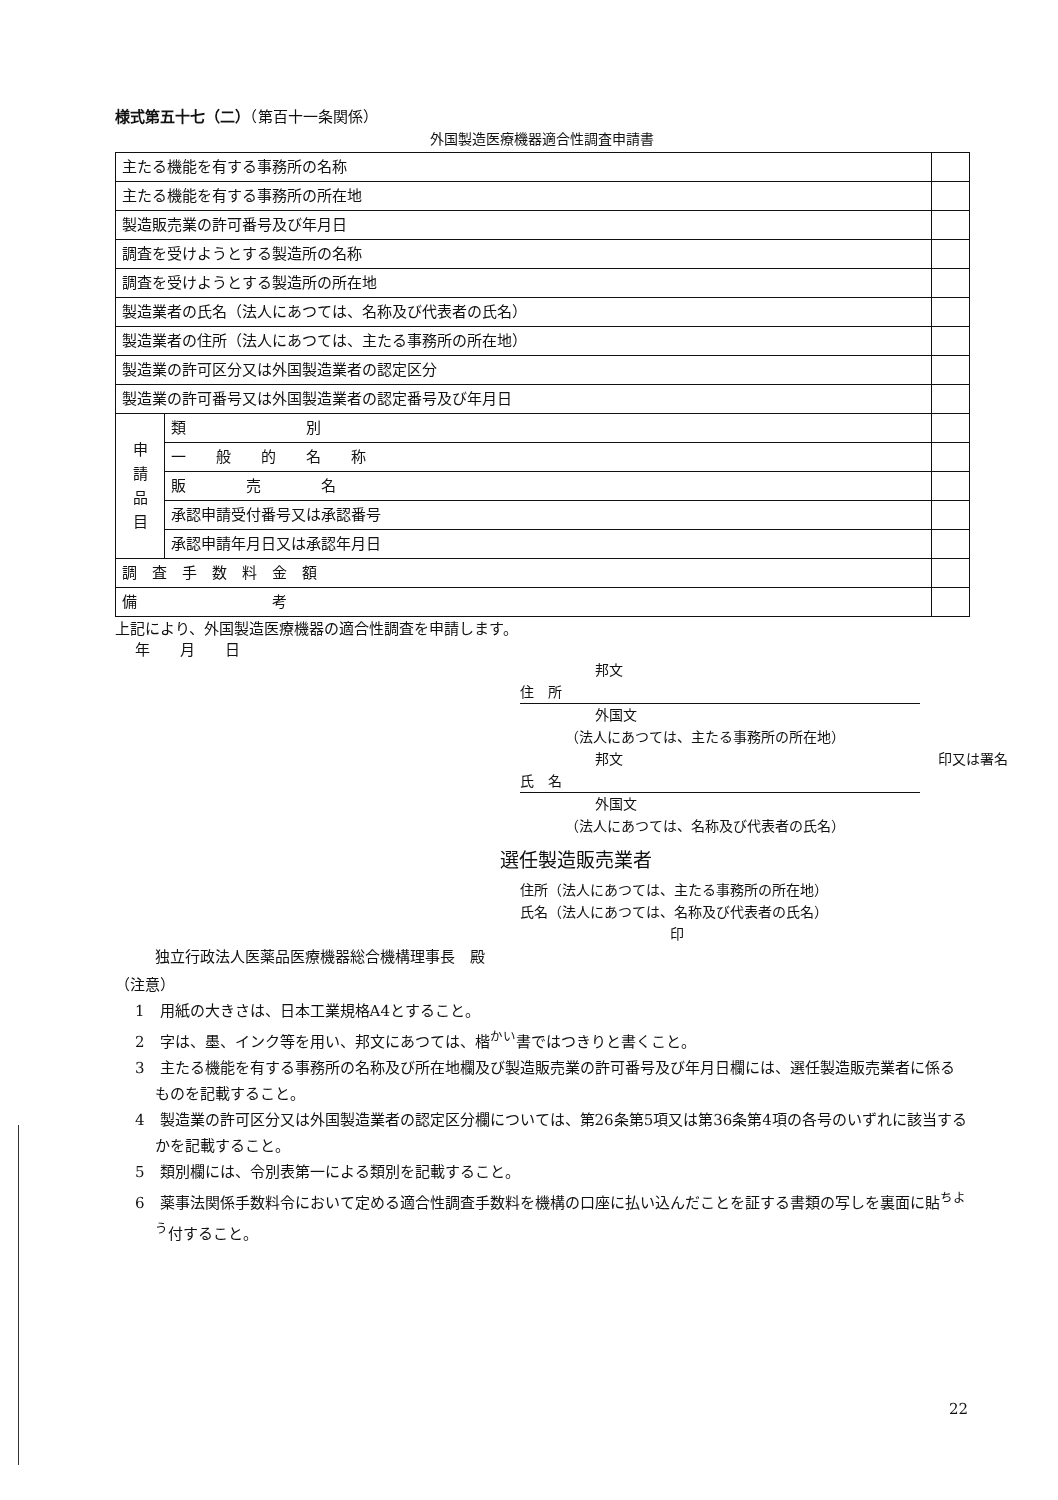様式第五十七（二）（第百十一条関係）
外国製造医療機器適合性調査申請書
| 主たる機能を有する事務所の名称 | | |
| 主たる機能を有する事務所の所在地 | | |
| 製造販売業の許可番号及び年月日 | | |
| 調査を受けようとする製造所の名称 | | |
| 調査を受けようとする製造所の所在地 | | |
| 製造業者の氏名（法人にあつては、名称及び代表者の氏名） | | |
| 製造業者の住所（法人にあつては、主たる事務所の所在地） | | |
| 製造業の許可区分又は外国製造業者の認定区分 | | |
| 製造業の許可番号又は外国製造業者の認定番号及び年月日 | | |
| 申 請 品 目 | 類 別 | |
| | 一 般 的 名 称 | |
| | 販 売 名 | |
| | 承認申請受付番号又は承認番号 | |
| | 承認申請年月日又は承認年月日 | |
| 調 査 手 数 料 金 額 | | |
| 備 考 | | |
上記により、外国製造医療機器の適合性調査を申請します。
年　　月　　日
邦文
住　所
外国文
（法人にあつては、主たる事務所の所在地）
邦文 印又は署名
氏　名
外国文
（法人にあつては、名称及び代表者の氏名）
選任製造販売業者
住所（法人にあつては、主たる事務所の所在地）
氏名（法人にあつては、名称及び代表者の氏名） 印
独立行政法人医薬品医療機器総合機構理事長　殿
（注意）
1　用紙の大きさは、日本工業規格A4とすること。
2　字は、墨、インク等を用い、邦文にあつては、楷<sup>かい</sup>書ではつきりと書くこと。
3　主たる機能を有する事務所の名称及び所在地欄及び製造販売業の許可番号及び年月日欄には、選任製造販売業者に係るものを記載すること。
4　製造業の許可区分又は外国製造業者の認定区分欄については、第26条第5項又は第36条第4項の各号のいずれに該当するかを記載すること。
5　類別欄には、令別表第一による類別を記載すること。
6　薬事法関係手数料令において定める適合性調査手数料を機構の口座に払い込んだことを証する書類の写しを裏面に貼<sup>ちよう</sup>付すること。
22